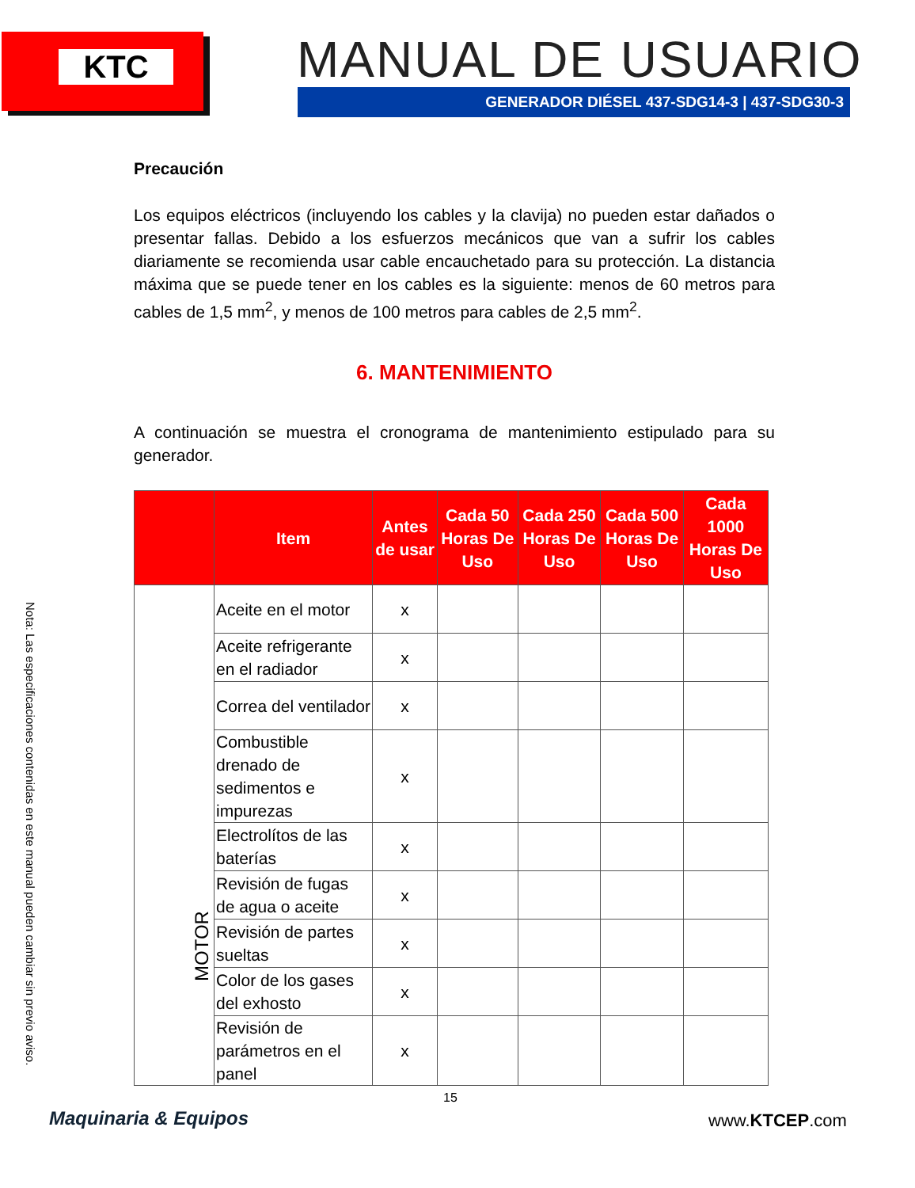KTC MANUAL DE USUARIO
GENERADOR DIÉSEL 437-SDG14-3 | 437-SDG30-3
Nota: Las especificaciones contenidas en este manual pueden cambiar sin previo aviso.
Precaución
Los equipos eléctricos (incluyendo los cables y la clavija) no pueden estar dañados o presentar fallas. Debido a los esfuerzos mecánicos que van a sufrir los cables diariamente se recomienda usar cable encauchetado para su protección. La distancia máxima que se puede tener en los cables es la siguiente: menos de 60 metros para cables de 1,5 mm<sup>2</sup>, y menos de 100 metros para cables de 2,5 mm<sup>2</sup>.
6. MANTENIMIENTO
A continuación se muestra el cronograma de mantenimiento estipulado para su generador.
| | Item | Antes de usar | Cada 50 Horas De Uso | Cada 250 Horas De Uso | Cada 500 Horas De Uso | Cada 1000 Horas De Uso |
| --- | --- | --- | --- | --- | --- | --- |
| MOTOR | Aceite en el motor | x | | | | |
| | Aceite refrigerante en el radiador | x | | | | |
| | Correa del ventilador | x | | | | |
| | Combustible drenado de sedimentos e impurezas | x | | | | |
| | Electrolítos de las baterías | x | | | | |
| | Revisión de fugas de agua o aceite | x | | | | |
| | Revisión de partes sueltas | x | | | | |
| | Color de los gases del exhosto | x | | | | |
| | Revisión de parámetros en el panel | x | | | | |
15
Maquinaria & Equipos www.KTCEP.com